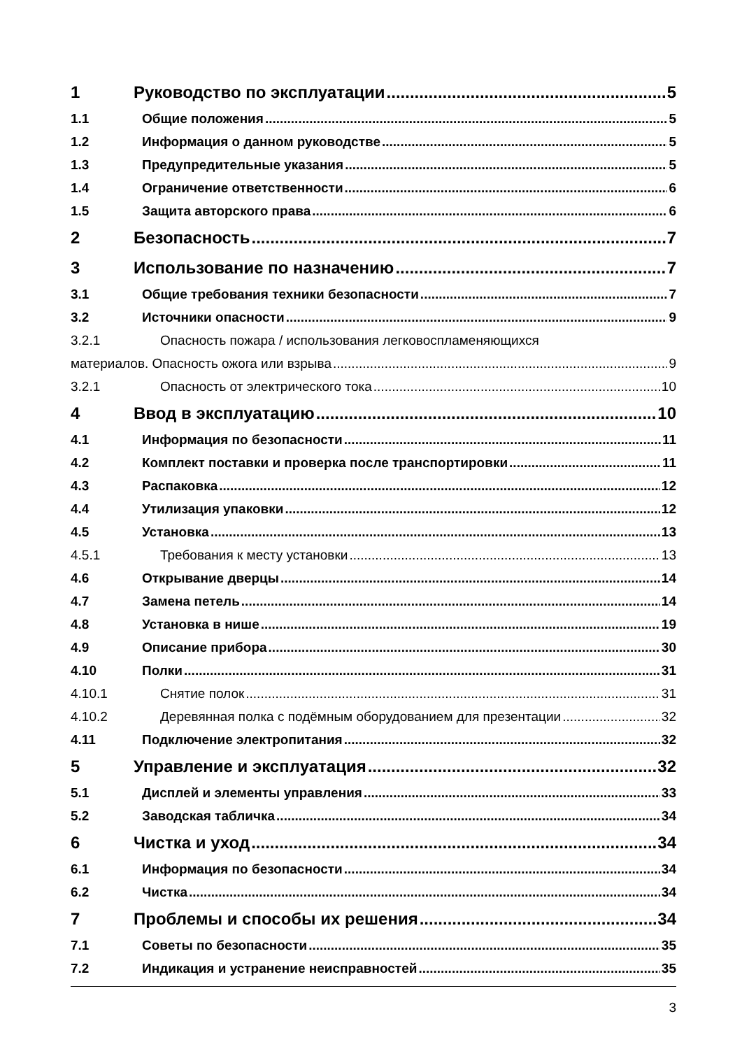1 Руководство по эксплуатации 5
1.1 Общие положения 5
1.2 Информация о данном руководстве 5
1.3 Предупредительные указания 5
1.4 Ограничение ответственности 6
1.5 Защита авторского права 6
2 Безопасность 7
3 Использование по назначению 7
3.1 Общие требования техники безопасности 7
3.2 Источники опасности 9
3.2.1 Опасность пожара / использования легковоспламеняющихся
материалов. Опасность ожога или взрыва 9
3.2.1 Опасность от электрического тока 10
4 Ввод в эксплуатацию 10
4.1 Информация по безопасности 11
4.2 Комплект поставки и проверка после транспортировки 11
4.3 Распаковка 12
4.4 Утилизация упаковки 12
4.5 Установка 13
4.5.1 Требования к месту установки 13
4.6 Открывание дверцы 14
4.7 Замена петель 14
4.8 Установка в нише 19
4.9 Описание прибора 30
4.10 Полки 31
4.10.1 Снятие полок 31
4.10.2 Деревянная полка с подёмным оборудованием для презентации 32
4.11 Подключение электропитания 32
5 Управление и эксплуатация 32
5.1 Дисплей и элементы управления 33
5.2 Заводская табличка 34
6 Чистка и уход 34
6.1 Информация по безопасности 34
6.2 Чистка 34
7 Проблемы и способы их решения 34
7.1 Советы по безопасности 35
7.2 Индикация и устранение неисправностей 35
3